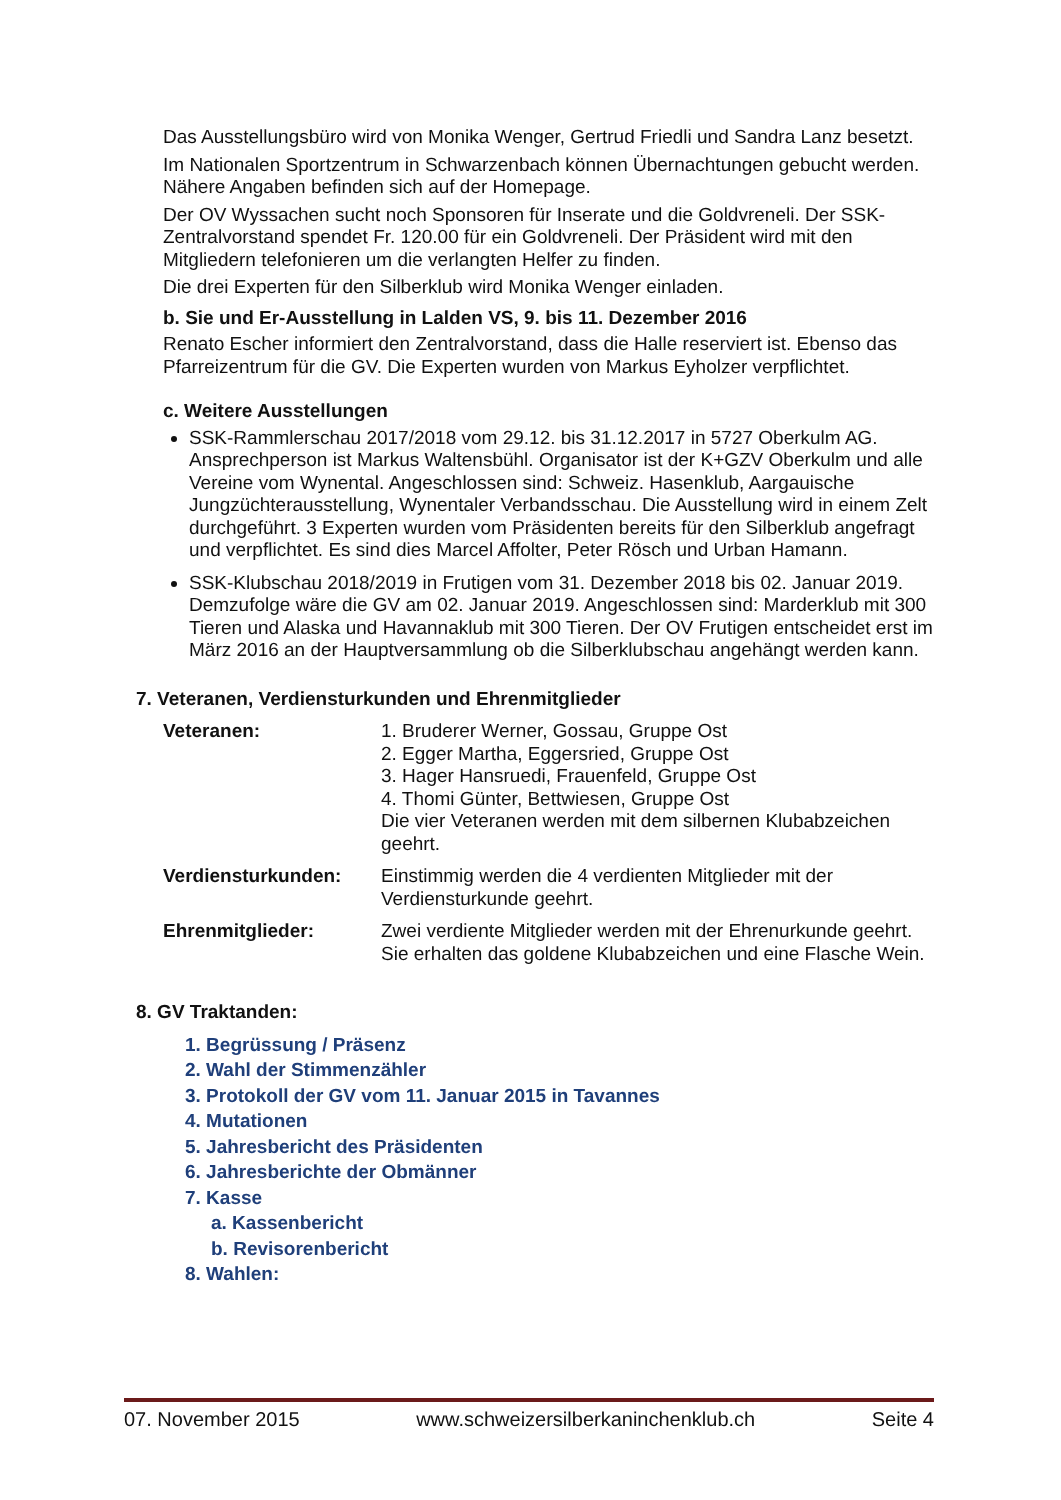Das Ausstellungsbüro wird von Monika Wenger, Gertrud Friedli und Sandra Lanz besetzt.
Im Nationalen Sportzentrum in Schwarzenbach können Übernachtungen gebucht werden. Nähere Angaben befinden sich auf der Homepage.
Der OV Wyssachen sucht noch Sponsoren für Inserate und die Goldvreneli. Der SSK-Zentralvorstand spendet Fr. 120.00 für ein Goldvreneli. Der Präsident wird mit den Mitgliedern telefonieren um die verlangten Helfer zu finden.
Die drei Experten für den Silberklub wird Monika Wenger einladen.
b. Sie und Er-Ausstellung in Lalden VS, 9. bis 11. Dezember 2016
Renato Escher informiert den Zentralvorstand, dass die Halle reserviert ist. Ebenso das Pfarreizentrum für die GV. Die Experten wurden von Markus Eyholzer verpflichtet.
c. Weitere Ausstellungen
SSK-Rammlerschau 2017/2018 vom 29.12. bis 31.12.2017 in 5727 Oberkulm AG. Ansprechperson ist Markus Waltensbühl. Organisator ist der K+GZV Oberkulm und alle Vereine vom Wynental. Angeschlossen sind: Schweiz. Hasenklub, Aargauische Jungzüchterausstellung, Wynentaler Verbandsschau. Die Ausstellung wird in einem Zelt durchgeführt. 3 Experten wurden vom Präsidenten bereits für den Silberklub angefragt und verpflichtet. Es sind dies Marcel Affolter, Peter Rösch und Urban Hamann.
SSK-Klubschau 2018/2019 in Frutigen vom 31. Dezember 2018 bis 02. Januar 2019. Demzufolge wäre die GV am 02. Januar 2019. Angeschlossen sind: Marderklub mit 300 Tieren und Alaska und Havannaklub mit 300 Tieren. Der OV Frutigen entscheidet erst im März 2016 an der Hauptversammlung ob die Silberklubschau angehängt werden kann.
7. Veteranen, Verdiensturkunden und Ehrenmitglieder
| Veteranen: | 1. Bruderer Werner, Gossau, Gruppe Ost 2. Egger Martha, Eggersried, Gruppe Ost 3. Hager Hansruedi, Frauenfeld, Gruppe Ost 4. Thomi Günter, Bettwiesen, Gruppe Ost Die vier Veteranen werden mit dem silbernen Klubabzeichen geehrt. |
| Verdiensturkunden: | Einstimmig werden die 4 verdienten Mitglieder mit der Verdiensturkunde geehrt. |
| Ehrenmitglieder: | Zwei verdiente Mitglieder werden mit der Ehrenurkunde geehrt. Sie erhalten das goldene Klubabzeichen und eine Flasche Wein. |
8. GV Traktanden:
1. Begrüssung / Präsenz
2. Wahl der Stimmenzähler
3. Protokoll der GV vom 11. Januar 2015 in Tavannes
4. Mutationen
5. Jahresbericht des Präsidenten
6. Jahresberichte der Obmänner
7. Kasse
a. Kassenbericht
b. Revisorenbericht
8. Wahlen:
07. November 2015 www.schweizersilberkaninchenklub.ch Seite 4